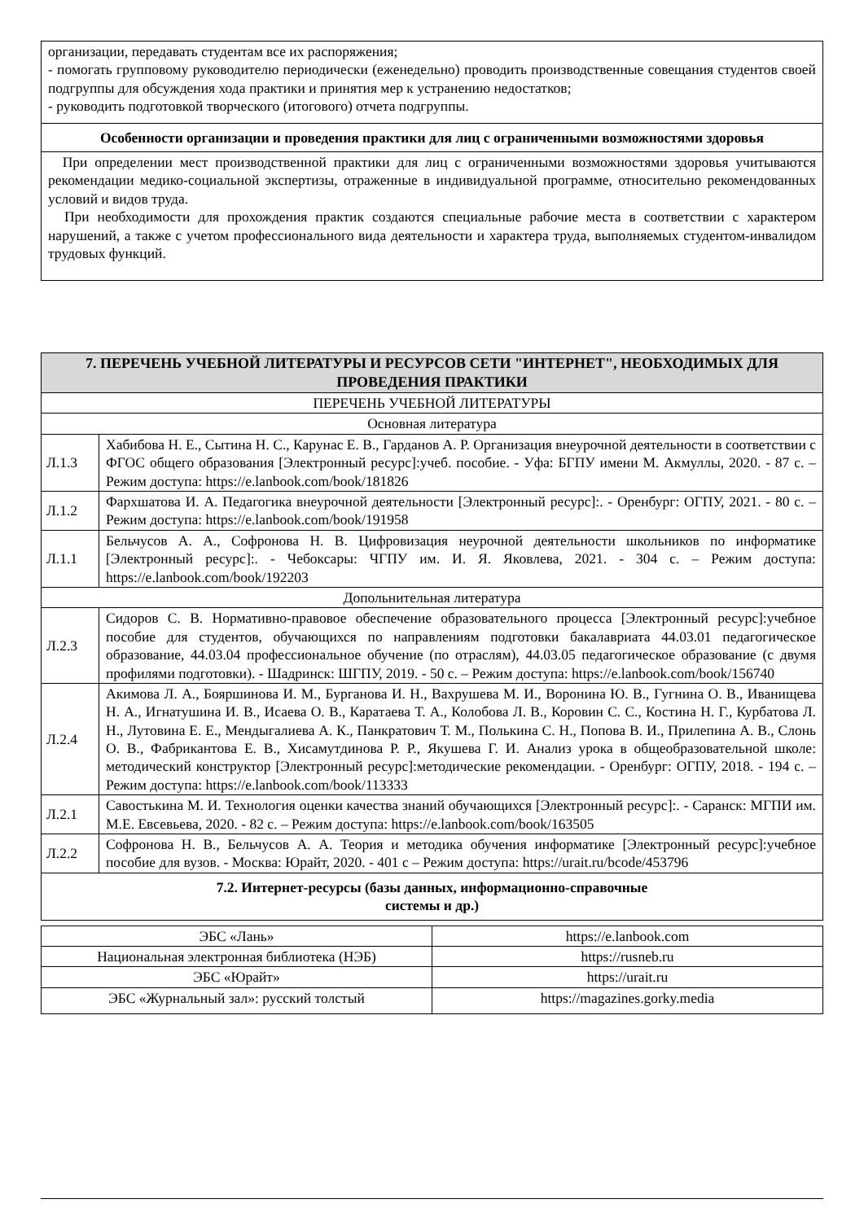| организации, передавать студентам все их распоряжения; - помогать групповому руководителю периодически (еженедельно) проводить производственные совещания студентов своей подгруппы для обсуждения хода практики и принятия мер к устранению недостатков; - руководить подготовкой творческого (итогового) отчета подгруппы. |
| Особенности организации и проведения практики для лиц с ограниченными возможностями здоровья |
| При определении мест производственной практики для лиц с ограниченными возможностями здоровья учитываются рекомендации медико-социальной экспертизы, отраженные в индивидуальной программе, относительно рекомендованных условий и видов труда. При необходимости для прохождения практик создаются специальные рабочие места в соответствии с характером нарушений, а также с учетом профессионального вида деятельности и характера труда, выполняемых студентом-инвалидом трудовых функций. |
| 7. ПЕРЕЧЕНЬ УЧЕБНОЙ ЛИТЕРАТУРЫ И РЕСУРСОВ СЕТИ "ИНТЕРНЕТ", НЕОБХОДИМЫХ ДЛЯ ПРОВЕДЕНИЯ ПРАКТИКИ | |
| ПЕРЕЧЕНЬ УЧЕБНОЙ ЛИТЕРАТУРЫ | |
| Основная литература | |
| Л.1.3 | Хабибова Н. Е., Сытина Н. С., Карунас Е. В., Гарданов А. Р. Организация внеурочной деятельности в соответствии с ФГОС общего образования [Электронный ресурс]:учеб. пособие. - Уфа: БГПУ имени М. Акмуллы, 2020. - 87 с. – Режим доступа: https://e.lanbook.com/book/181826 |
| Л.1.2 | Фархшатова И. А. Педагогика внеурочной деятельности [Электронный ресурс]:. - Оренбург: ОГПУ, 2021. - 80 с. – Режим доступа: https://e.lanbook.com/book/191958 |
| Л.1.1 | Бельчусов А. А., Софронова Н. В. Цифровизация неурочной деятельности школьников по информатике [Электронный ресурс]:. - Чебоксары: ЧГПУ им. И. Я. Яковлева, 2021. - 304 с. – Режим доступа: https://e.lanbook.com/book/192203 |
| Допольнительная литература | |
| Л.2.3 | Сидоров С. В. Нормативно-правовое обеспечение образовательного процесса [Электронный ресурс]:учебное пособие для студентов, обучающихся по направлениям подготовки бакалавриата 44.03.01 педагогическое образование, 44.03.04 профессиональное обучение (по отраслям), 44.03.05 педагогическое образование (с двумя профилями подготовки). - Шадринск: ШГПУ, 2019. - 50 с. – Режим доступа: https://e.lanbook.com/book/156740 |
| Л.2.4 | Акимова Л. А., Бояршинова И. М., Бурганова И. Н., Вахрушева М. И., Воронина Ю. В., Гугнина О. В., Иванищева Н. А., Игнатушина И. В., Исаева О. В., Каратаева Т. А., Колобова Л. В., Коровин С. С., Костина Н. Г., Курбатова Л. Н., Лутовина Е. Е., Мендыгалиева А. К., Панкратович Т. М., Полькина С. Н., Попова В. И., Прилепина А. В., Слонь О. В., Фабрикантова Е. В., Хисамутдинова Р. Р., Якушева Г. И. Анализ урока в общеобразовательной школе: методический конструктор [Электронный ресурс]:методические рекомендации. - Оренбург: ОГПУ, 2018. - 194 с. – Режим доступа: https://e.lanbook.com/book/113333 |
| Л.2.1 | Савостькина М. И. Технология оценки качества знаний обучающихся [Электронный ресурс]:. - Саранск: МГПИ им. М.Е. Евсевьева, 2020. - 82 с. – Режим доступа: https://e.lanbook.com/book/163505 |
| Л.2.2 | Софронова Н. В., Бельчусов А. А. Теория и методика обучения информатике [Электронный ресурс]:учебное пособие для вузов. - Москва: Юрайт, 2020. - 401 с – Режим доступа: https://urait.ru/bcode/453796 |
| 7.2. Интернет-ресурсы (базы данных, информационно-справочные системы и др.) | |
| ЭБС «Лань» | https://e.lanbook.com |
| Национальная электронная библиотека (НЭБ) | https://rusneb.ru |
| ЭБС «Юрайт» | https://urait.ru |
| ЭБС «Журнальный зал»: русский толстый | https://magazines.gorky.media |